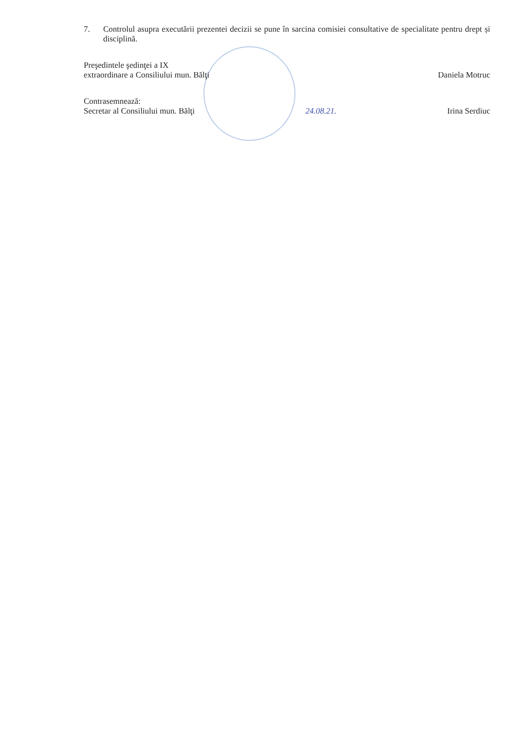7. Controlul asupra executării prezentei decizii se pune în sarcina comisiei consultative de specialitate pentru drept și disciplină.
Preşedintele şedinţei a IX
extraordinare a Consiliului mun. Bălţi
Daniela Motruc
Contrasemnează:
Secretar al Consiliului mun. Bălţi
24.08.21.
Irina Serdiuc